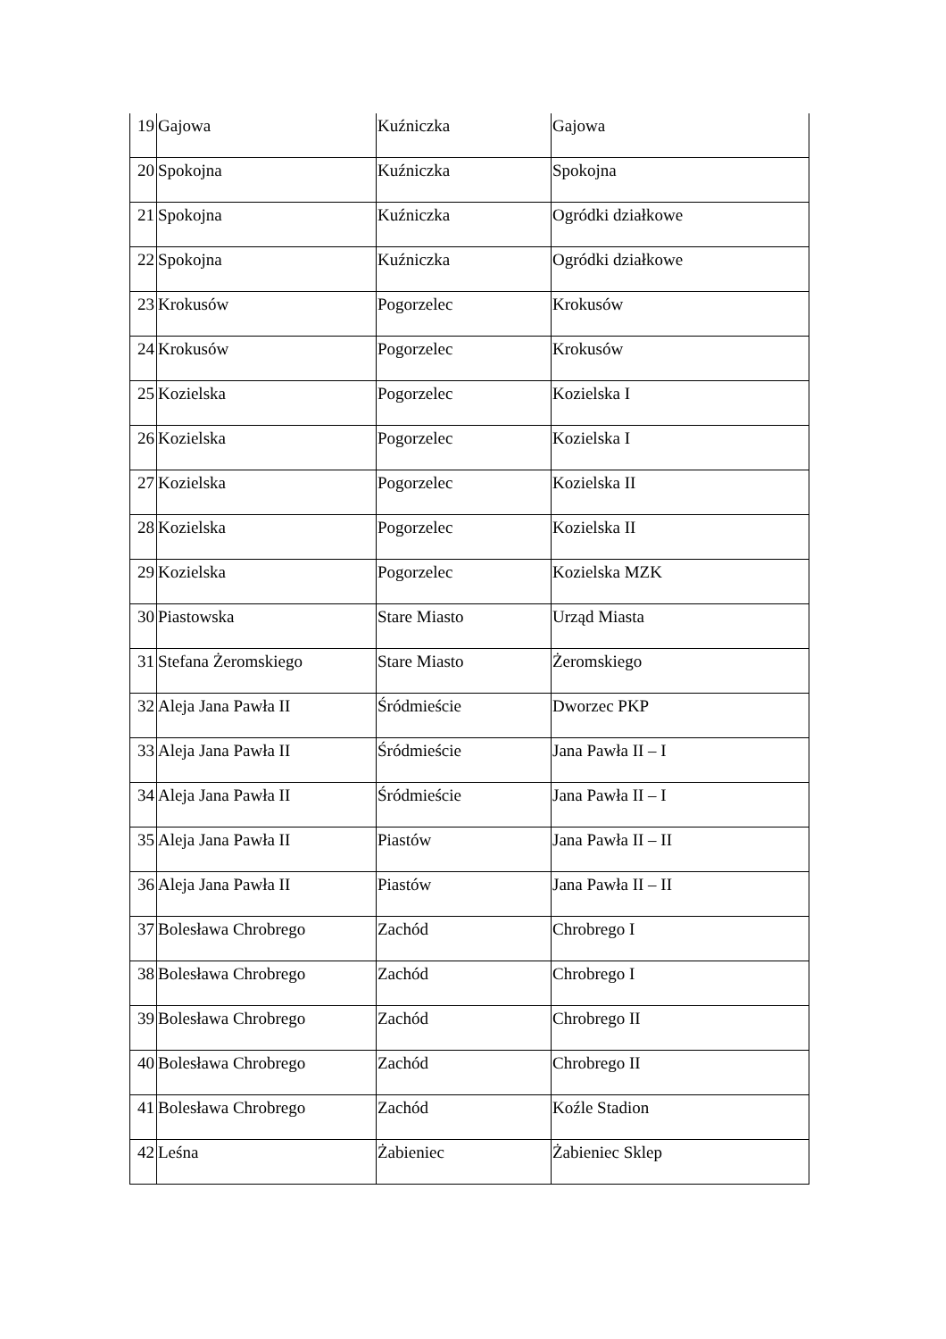| 19 | Gajowa | Kuźniczka | Gajowa |
| 20 | Spokojna | Kuźniczka | Spokojna |
| 21 | Spokojna | Kuźniczka | Ogródki działkowe |
| 22 | Spokojna | Kuźniczka | Ogródki działkowe |
| 23 | Krokusów | Pogorzelec | Krokusów |
| 24 | Krokusów | Pogorzelec | Krokusów |
| 25 | Kozielska | Pogorzelec | Kozielska I |
| 26 | Kozielska | Pogorzelec | Kozielska I |
| 27 | Kozielska | Pogorzelec | Kozielska II |
| 28 | Kozielska | Pogorzelec | Kozielska II |
| 29 | Kozielska | Pogorzelec | Kozielska MZK |
| 30 | Piastowska | Stare Miasto | Urząd Miasta |
| 31 | Stefana Żeromskiego | Stare Miasto | Żeromskiego |
| 32 | Aleja Jana Pawła II | Śródmieście | Dworzec PKP |
| 33 | Aleja Jana Pawła II | Śródmieście | Jana Pawła II – I |
| 34 | Aleja Jana Pawła II | Śródmieście | Jana Pawła II – I |
| 35 | Aleja Jana Pawła II | Piastów | Jana Pawła II – II |
| 36 | Aleja Jana Pawła II | Piastów | Jana Pawła II – II |
| 37 | Bolesława Chrobrego | Zachód | Chrobrego I |
| 38 | Bolesława Chrobrego | Zachód | Chrobrego I |
| 39 | Bolesława Chrobrego | Zachód | Chrobrego II |
| 40 | Bolesława Chrobrego | Zachód | Chrobrego II |
| 41 | Bolesława Chrobrego | Zachód | Koźle Stadion |
| 42 | Leśna | Żabieniec | Żabieniec Sklep |